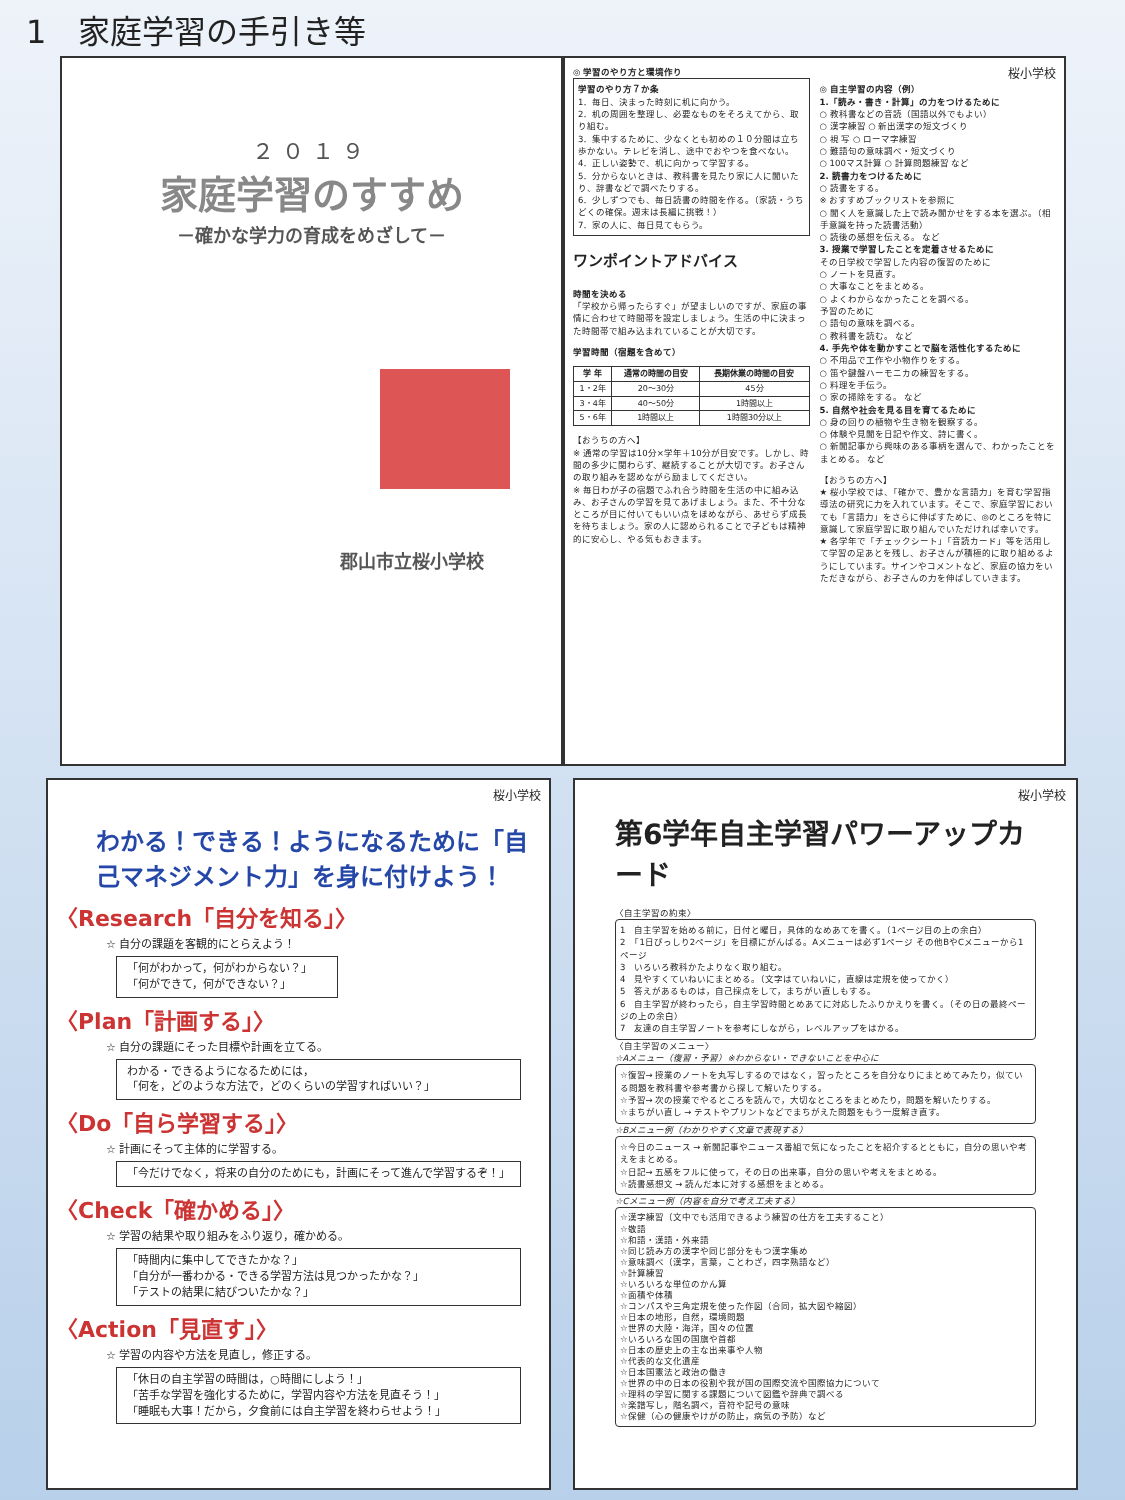1　家庭学習の手引き等
２０１９
家庭学習のすすめ
－確かな学力の育成をめざして－
郡山市立桜小学校
◎ 学習のやり方と環境作り
学習のやり方７か条
1．毎日、決まった時刻に机に向かう。
2．机の周囲を整理し、必要なものをそろえてから、取り組む。
3．集中するために、少なくとも初めの１０分間は立ち歩かない。テレビを消し、途中でおやつを食べない。
4．正しい姿勢で、机に向かって学習する。
5．分からないときは、教科書を見たり家に人に聞いたり、辞書などで調べたりする。
6．少しずつでも、毎日読書の時間を作る。（家読・うちどくの確保。週末は長編に挑戦！）
7．家の人に、毎日見てもらう。
ワンポイントアドバイス
時間を決める
「学校から帰ったらすぐ」が望ましいのですが、家庭の事情に合わせて時間帯を設定しましょう。生活の中に決まった時間帯で組み込まれていることが大切です。
学習時間（宿題を含めて）
| 学 年 | 通常の時間の目安 | 長期休業の時間の目安 |
| --- | --- | --- |
| 1・2年 | 20～30分 | 45分 |
| 3・4年 | 40～50分 | 1時間以上 |
| 5・6年 | 1時間以上 | 1時間30分以上 |
【おうちの方へ】
※ 通常の学習は10分×学年＋10分が目安です。しかし、時間の多少に関わらず、継続することが大切です。お子さんの取り組みを認めながら励ましてください。
※ 毎日わが子の宿題でふれ合う時間を生活の中に組み込み、お子さんの学習を見てあげましょう。また、不十分なところが目に付いてもいい点をほめながら、あせらず成長を待ちましょう。家の人に認められることで子どもは精神的に安心し、やる気もおきます。
桜小学校
◎ 自主学習の内容（例）
1.「読み・書き・計算」の力をつけるために
○ 教科書などの音読（国語以外でもよい）
○ 漢字練習 ○ 新出漢字の短文づくり
○ 視 写 ○ ローマ字練習
○ 難語句の意味調べ・短文づくり
○ 100マス計算 ○ 計算問題練習 など
2. 読書力をつけるために
○ 読書をする。
※ おすすめブックリストを参照に
○ 聞く人を意識した上で読み聞かせをする本を選ぶ。（相手意識を持った読書活動）
○ 読後の感想を伝える。 など
3. 授業で学習したことを定着させるために
その日学校で学習した内容の復習のために
○ ノートを見直す。
○ 大事なことをまとめる。
○ よくわからなかったことを調べる。
予習のために
○ 語句の意味を調べる。
○ 教科書を読む。 など
4. 手先や体を動かすことで脳を活性化するために
○ 不用品で工作や小物作りをする。
○ 笛や鍵盤ハーモニカの練習をする。
○ 料理を手伝う。
○ 家の掃除をする。 など
5. 自然や社会を見る目を育てるために
○ 身の回りの植物や生き物を観察する。
○ 体験や見聞を日記や作文、詩に書く。
○ 新聞記事から興味のある事柄を選んで、わかったことをまとめる。 など
【おうちの方へ】
★ 桜小学校では、「確かで、豊かな言語力」を育む学習指導法の研究に力を入れています。そこで、家庭学習においても「言語力」をさらに伸ばすために、◎のところを特に意識して家庭学習に取り組んでいただければ幸いです。
★ 各学年で「チェックシート」「音読カード」等を活用して学習の足あとを残し、お子さんが積極的に取り組めるようにしています。サインやコメントなど、家庭の協力をいただきながら、お子さんの力を伸ばしていきます。
桜小学校
わかる！できる！ようになるために「自己マネジメント力」を身に付けよう！
〈Research「自分を知る」〉
☆ 自分の課題を客観的にとらえよう！
「何がわかって，何がわからない？」
「何ができて，何ができない？」
〈Plan「計画する」〉
☆ 自分の課題にそった目標や計画を立てる。
わかる・できるようになるためには，
「何を，どのような方法で，どのくらいの学習すればいい？」
〈Do「自ら学習する」〉
☆ 計画にそって主体的に学習する。
「今だけでなく，将来の自分のためにも，計画にそって進んで学習するぞ！」
〈Check「確かめる」〉
☆ 学習の結果や取り組みをふり返り，確かめる。
「時間内に集中してできたかな？」
「自分が一番わかる・できる学習方法は見つかったかな？」
「テストの結果に結びついたかな？」
〈Action「見直す」〉
☆ 学習の内容や方法を見直し，修正する。
「休日の自主学習の時間は，○時間にしよう！」
「苦手な学習を強化するために，学習内容や方法を見直そう！」
「睡眠も大事！だから，夕食前には自主学習を終わらせよう！」
桜小学校
第6学年自主学習パワーアップカード
〈自主学習の約束〉
1　自主学習を始める前に，日付と曜日，具体的なめあてを書く。（1ページ目の上の余白）
2　「1日びっしり2ページ」を目標にがんばる。Aメニューは必ず1ページ その他BやCメニューから1ページ
3　いろいろ教科かたよりなく取り組む。
4　見やすくていねいにまとめる。（文字はていねいに，直線は定規を使ってかく）
5　答えがあるものは，自己採点をして，まちがい直しもする。
6　自主学習が終わったら，自主学習時間とめあてに対応したふりかえりを書く。（その日の最終ページの上の余白）
7　友達の自主学習ノートを参考にしながら，レベルアップをはかる。
〈自主学習のメニュー〉
☆Aメニュー（復習・予習）※わからない・できないことを中心に
☆復習→ 授業のノートを丸写しするのではなく，習ったところを自分なりにまとめてみたり，似ている問題を教科書や参考書から探して解いたりする。
☆予習→ 次の授業でやるところを読んで，大切なところをまとめたり，問題を解いたりする。
☆まちがい直し → テストやプリントなどでまちがえた問題をもう一度解き直す。
☆Bメニュー例（わかりやすく文章で表現する）
☆今日のニュース → 新聞記事やニュース番組で気になったことを紹介するとともに，自分の思いや考えをまとめる。
☆日記→ 五感をフルに使って，その日の出来事，自分の思いや考えをまとめる。
☆読書感想文 → 読んだ本に対する感想をまとめる。
☆Cメニュー例（内容を自分で考え工夫する）
☆漢字練習（文中でも活用できるよう練習の仕方を工夫すること）
☆敬語
☆和語・漢語・外来語
☆同じ読み方の漢字や同じ部分をもつ漢字集め
☆意味調べ（漢字，言葉，ことわざ，四字熟語など）
☆計算練習
☆いろいろな単位のかん算
☆面積や体積
☆コンパスや三角定規を使った作図（合同，拡大図や縮図）
☆日本の地形，自然，環境問題
☆世界の大陸・海洋，国々の位置
☆いろいろな国の国旗や首都
☆日本の歴史上の主な出来事や人物
☆代表的な文化遺産
☆日本国憲法と政治の働き
☆世界の中の日本の役割や我が国の国際交流や国際協力について
☆理科の学習に関する課題について図鑑や辞典で調べる
☆楽譜写し，階名調べ，音符や記号の意味
☆保健（心の健康やけがの防止，病気の予防）など